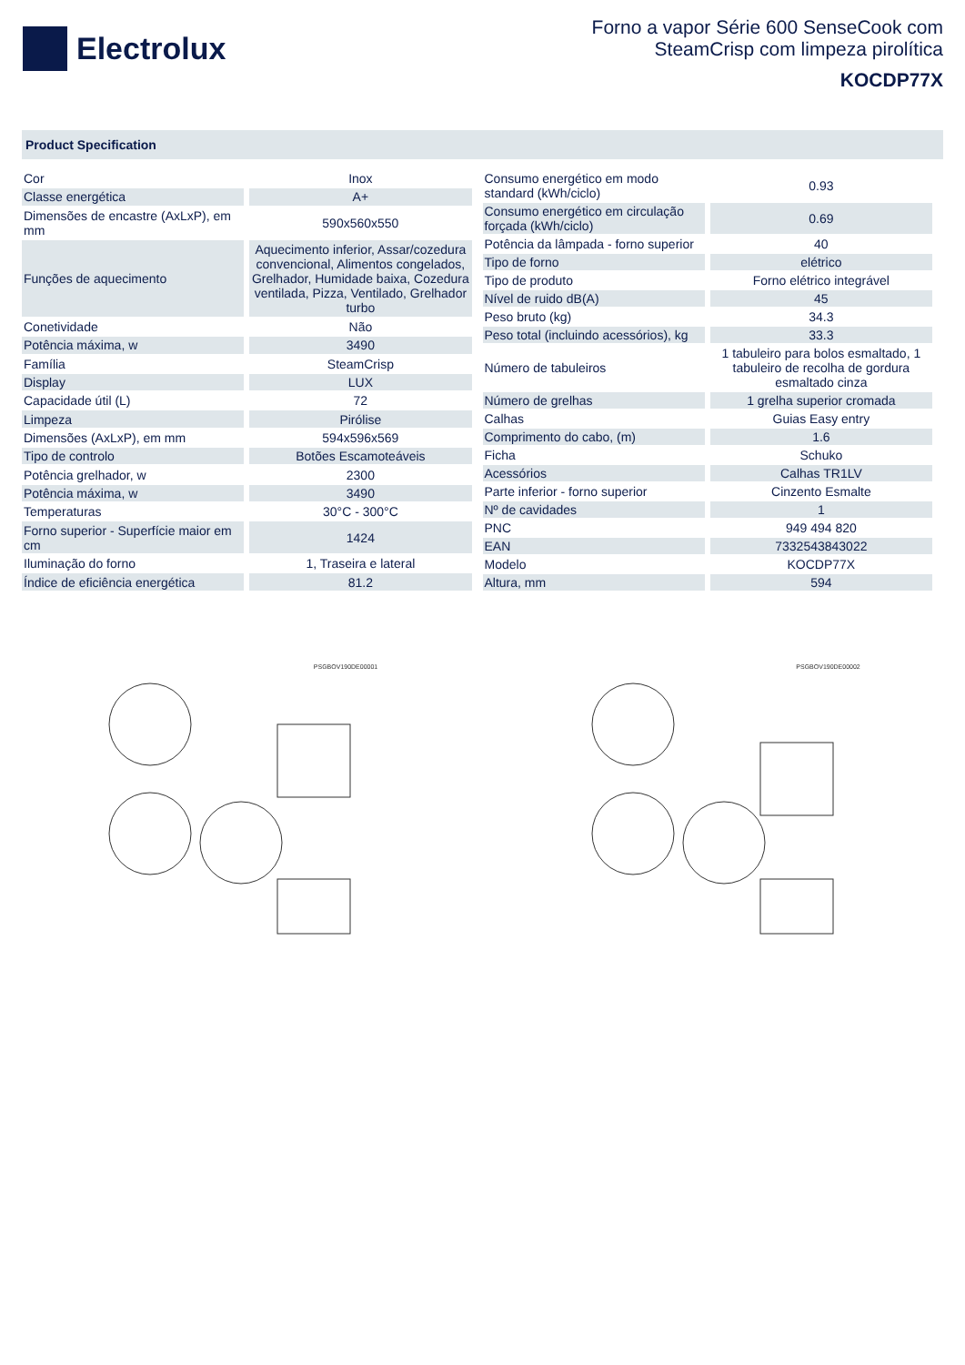Electrolux
Forno a vapor Série 600 SenseCook com
SteamCrisp com limpeza pirolítica
KOCDP77X
Product Specification
| Cor | Inox |
| Classe energética | A+ |
| Dimensões de encastre (AxLxP), em mm | 590x560x550 |
| Funções de aquecimento | Aquecimento inferior, Assar/cozedura convencional, Alimentos congelados, Grelhador, Humidade baixa, Cozedura ventilada, Pizza, Ventilado, Grelhador turbo |
| Conetividade | Não |
| Potência máxima, w | 3490 |
| Família | SteamCrisp |
| Display | LUX |
| Capacidade útil (L) | 72 |
| Limpeza | Pirólise |
| Dimensões (AxLxP), em mm | 594x596x569 |
| Tipo de controlo | Botões Escamoteáveis |
| Potência grelhador, w | 2300 |
| Potência máxima, w | 3490 |
| Temperaturas | 30°C - 300°C |
| Forno superior - Superfície maior em cm | 1424 |
| Iluminação do forno | 1, Traseira e lateral |
| Índice de eficiência energética | 81.2 |
| Consumo energético em modo standard (kWh/ciclo) | 0.93 |
| Consumo energético em circulação forçada (kWh/ciclo) | 0.69 |
| Potência da lâmpada - forno superior | 40 |
| Tipo de forno | elétrico |
| Tipo de produto | Forno elétrico integrável |
| Nível de ruido dB(A) | 45 |
| Peso bruto (kg) | 34.3 |
| Peso total (incluindo acessórios), kg | 33.3 |
| Número de tabuleiros | 1 tabuleiro para bolos esmaltado, 1 tabuleiro de recolha de gordura esmaltado cinza |
| Número de grelhas | 1 grelha superior cromada |
| Calhas | Guias Easy entry |
| Comprimento do cabo, (m) | 1.6 |
| Ficha | Schuko |
| Acessórios | Calhas TR1LV |
| Parte inferior - forno superior | Cinzento Esmalte |
| Nº de cavidades | 1 |
| PNC | 949 494 820 |
| EAN | 7332543843022 |
| Modelo | KOCDP77X |
| Altura, mm | 594 |
PSGBOV190DE00001 PSGBOV190DE00002